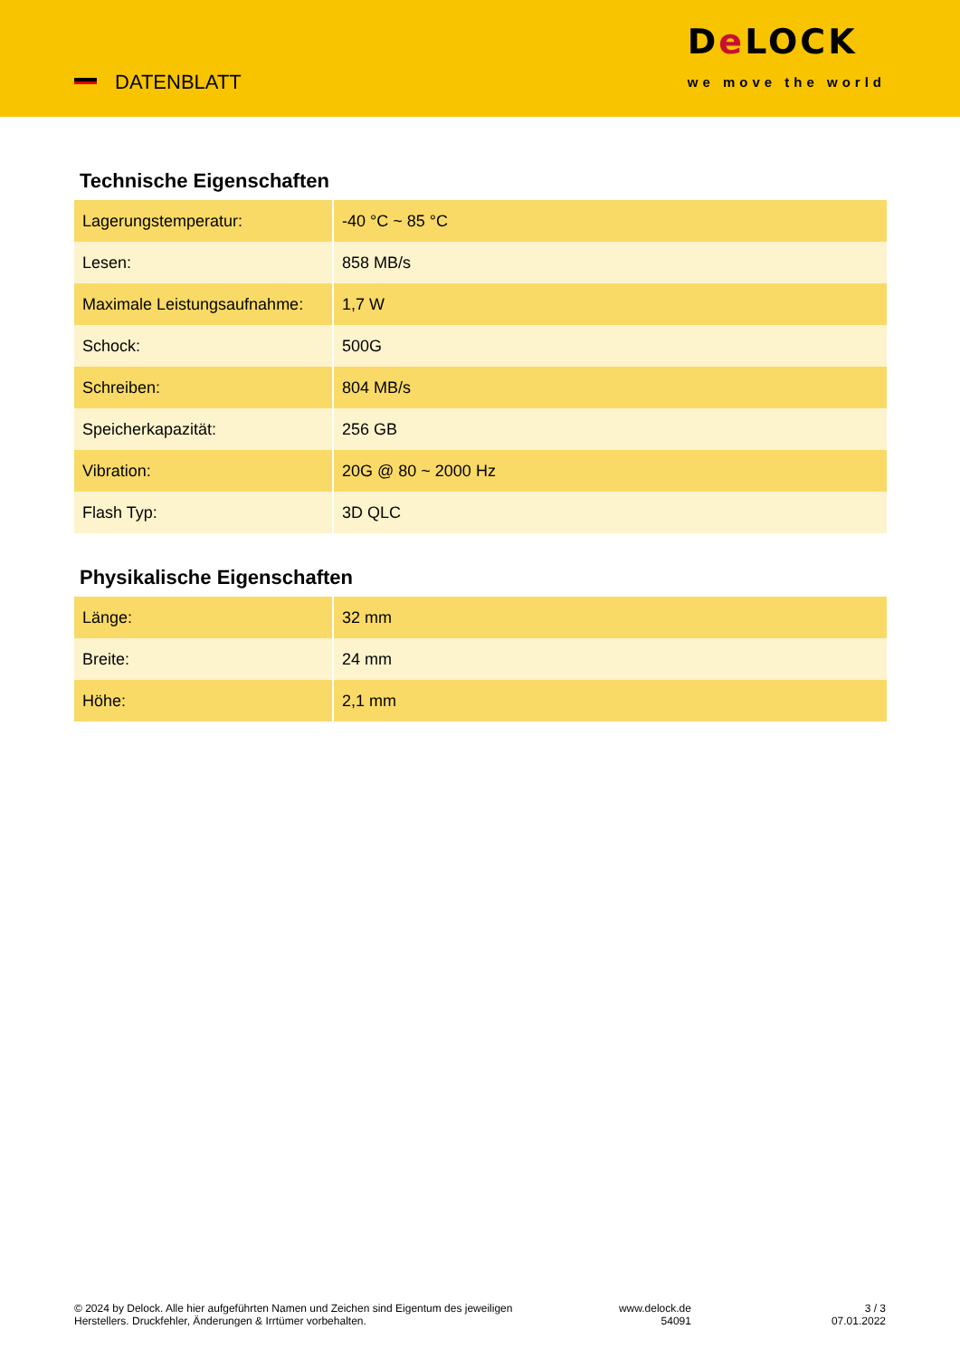DATENBLATT
De LOCK
we move the world
Technische Eigenschaften
| Lagerungstemperatur: | -40 °C ~ 85 °C |
| Lesen: | 858 MB/s |
| Maximale Leistungsaufnahme: | 1,7 W |
| Schock: | 500G |
| Schreiben: | 804 MB/s |
| Speicherkapazität: | 256 GB |
| Vibration: | 20G @ 80 ~ 2000 Hz |
| Flash Typ: | 3D QLC |
Physikalische Eigenschaften
| Länge: | 32 mm |
| Breite: | 24 mm |
| Höhe: | 2,1 mm |
© 2024 by Delock. Alle hier aufgeführten Namen und Zeichen sind Eigentum des jeweiligen
Herstellers. Druckfehler, Änderungen & Irrtümer vorbehalten.
www.delock.de
54091
3 / 3
07.01.2022